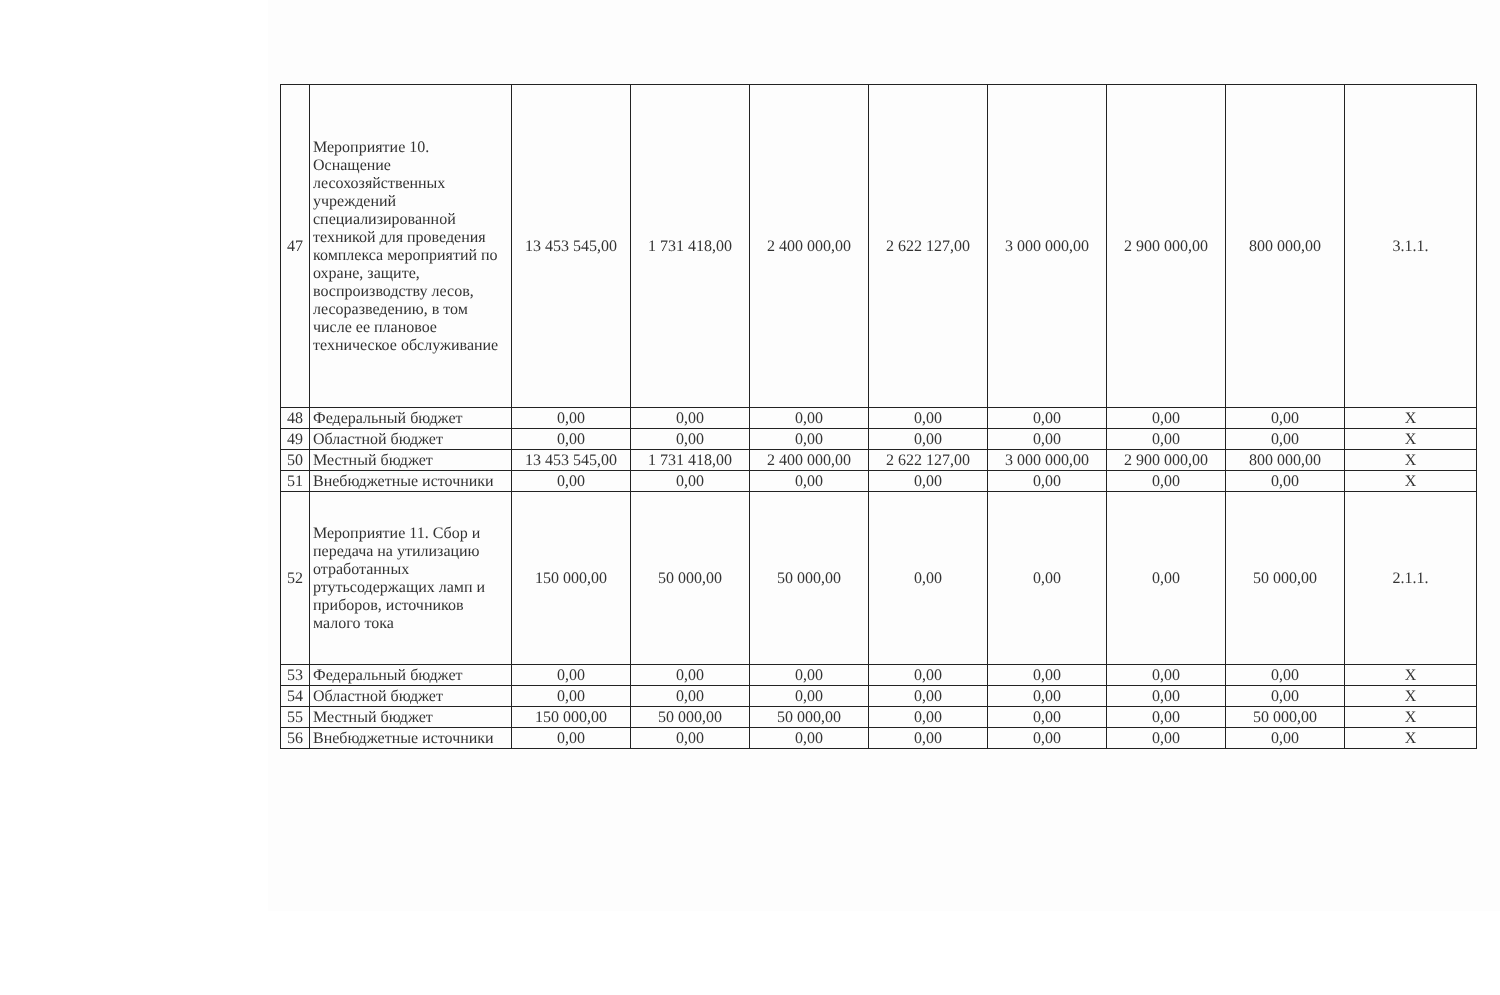| 47 | Мероприятие 10. Оснащение лесохозяйственных учреждений специализированной техникой для проведения комплекса мероприятий по охране, защите, воспроизводству лесов, лесоразведению, в том числе ее плановое техническое обслуживание | 13 453 545,00 | 1 731 418,00 | 2 400 000,00 | 2 622 127,00 | 3 000 000,00 | 2 900 000,00 | 800 000,00 | 3.1.1. |
| 48 | Федеральный бюджет | 0,00 | 0,00 | 0,00 | 0,00 | 0,00 | 0,00 | 0,00 | X |
| 49 | Областной бюджет | 0,00 | 0,00 | 0,00 | 0,00 | 0,00 | 0,00 | 0,00 | X |
| 50 | Местный бюджет | 13 453 545,00 | 1 731 418,00 | 2 400 000,00 | 2 622 127,00 | 3 000 000,00 | 2 900 000,00 | 800 000,00 | X |
| 51 | Внебюджетные источники | 0,00 | 0,00 | 0,00 | 0,00 | 0,00 | 0,00 | 0,00 | X |
| 52 | Мероприятие 11. Сбор и передача на утилизацию отработанных ртутьсодержащих ламп и приборов, источников малого тока | 150 000,00 | 50 000,00 | 50 000,00 | 0,00 | 0,00 | 0,00 | 50 000,00 | 2.1.1. |
| 53 | Федеральный бюджет | 0,00 | 0,00 | 0,00 | 0,00 | 0,00 | 0,00 | 0,00 | X |
| 54 | Областной бюджет | 0,00 | 0,00 | 0,00 | 0,00 | 0,00 | 0,00 | 0,00 | X |
| 55 | Местный бюджет | 150 000,00 | 50 000,00 | 50 000,00 | 0,00 | 0,00 | 0,00 | 50 000,00 | X |
| 56 | Внебюджетные источники | 0,00 | 0,00 | 0,00 | 0,00 | 0,00 | 0,00 | 0,00 | X |